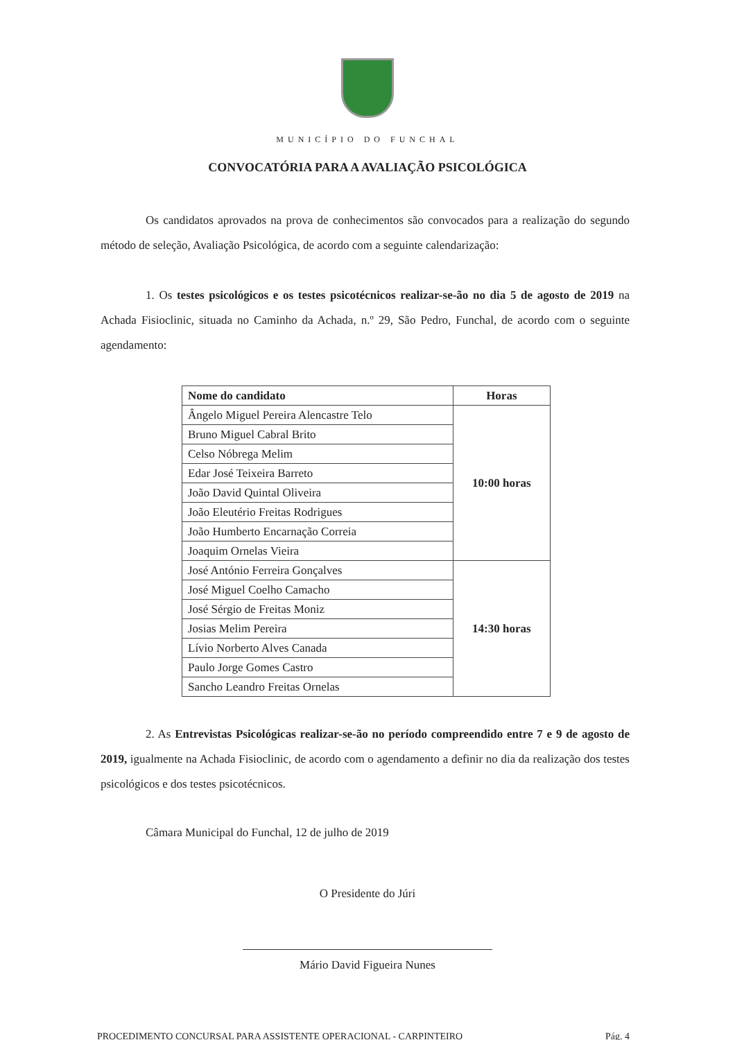MUNICÍPIO DO FUNCHAL
CONVOCATÓRIA PARA A AVALIAÇÃO PSICOLÓGICA
Os candidatos aprovados na prova de conhecimentos são convocados para a realização do segundo método de seleção, Avaliação Psicológica, de acordo com a seguinte calendarização:
1. Os testes psicológicos e os testes psicotécnicos realizar-se-ão no dia 5 de agosto de 2019 na Achada Fisioclinic, situada no Caminho da Achada, n.º 29, São Pedro, Funchal, de acordo com o seguinte agendamento:
| Nome do candidato | Horas |
| --- | --- |
| Ângelo Miguel Pereira Alencastre Telo | 10:00 horas |
| Bruno Miguel Cabral Brito | |
| Celso Nóbrega Melim | |
| Edar José Teixeira Barreto | |
| João David Quintal Oliveira | |
| João Eleutério Freitas Rodrigues | |
| João Humberto Encarnação Correia | |
| Joaquim Ornelas Vieira | |
| José António Ferreira Gonçalves | 14:30 horas |
| José Miguel Coelho Camacho | |
| José Sérgio de Freitas Moniz | |
| Josias Melim Pereira | |
| Lívio Norberto Alves Canada | |
| Paulo Jorge Gomes Castro | |
| Sancho Leandro Freitas Ornelas | |
2. As Entrevistas Psicológicas realizar-se-ão no período compreendido entre 7 e 9 de agosto de 2019, igualmente na Achada Fisioclinic, de acordo com o agendamento a definir no dia da realização dos testes psicológicos e dos testes psicotécnicos.
Câmara Municipal do Funchal, 12 de julho de 2019
O Presidente do Júri
Mário David Figueira Nunes
PROCEDIMENTO CONCURSAL PARA ASSISTENTE OPERACIONAL - CARPINTEIRO Pág. 4